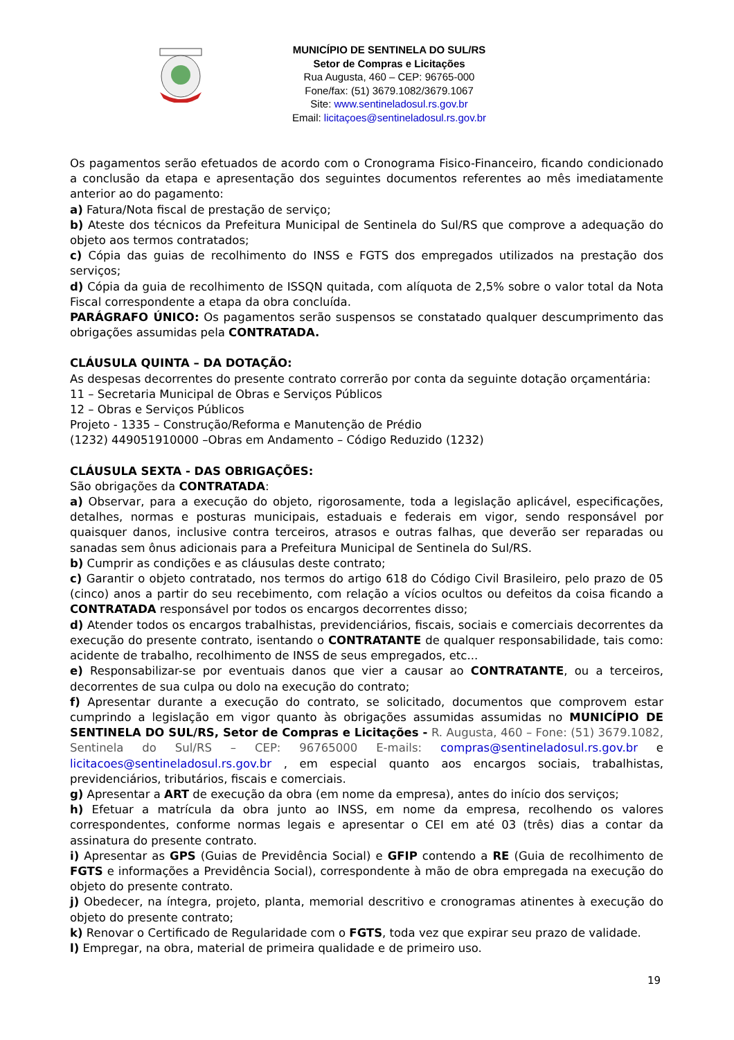MUNICÍPIO DE SENTINELA DO SUL/RS
Setor de Compras e Licitações
Rua Augusta, 460 – CEP: 96765-000
Fone/fax: (51) 3679.1082/3679.1067
Site: www.sentineladosul.rs.gov.br
Email: licitaçoes@sentineladosul.rs.gov.br
Os pagamentos serão efetuados de acordo com o Cronograma Fisico-Financeiro, ficando condicionado a conclusão da etapa e apresentação dos seguintes documentos referentes ao mês imediatamente anterior ao do pagamento:
a) Fatura/Nota fiscal de prestação de serviço;
b) Ateste dos técnicos da Prefeitura Municipal de Sentinela do Sul/RS que comprove a adequação do objeto aos termos contratados;
c) Cópia das guias de recolhimento do INSS e FGTS dos empregados utilizados na prestação dos serviços;
d) Cópia da guia de recolhimento de ISSQN quitada, com alíquota de 2,5% sobre o valor total da Nota Fiscal correspondente a etapa da obra concluída.
PARÁGRAFO ÚNICO: Os pagamentos serão suspensos se constatado qualquer descumprimento das obrigações assumidas pela CONTRATADA.
CLÁUSULA QUINTA – DA DOTAÇÃO:
As despesas decorrentes do presente contrato correrão por conta da seguinte dotação orçamentária:
11 – Secretaria Municipal de Obras e Serviços Públicos
12 – Obras e Serviços Públicos
Projeto - 1335 – Construção/Reforma e Manutenção de Prédio
(1232) 449051910000 –Obras em Andamento – Código Reduzido (1232)
CLÁUSULA SEXTA - DAS OBRIGAÇÕES:
São obrigações da CONTRATADA:
a) Observar, para a execução do objeto, rigorosamente, toda a legislação aplicável, especificações, detalhes, normas e posturas municipais, estaduais e federais em vigor, sendo responsável por quaisquer danos, inclusive contra terceiros, atrasos e outras falhas, que deverão ser reparadas ou sanadas sem ônus adicionais para a Prefeitura Municipal de Sentinela do Sul/RS.
b) Cumprir as condições e as cláusulas deste contrato;
c) Garantir o objeto contratado, nos termos do artigo 618 do Código Civil Brasileiro, pelo prazo de 05 (cinco) anos a partir do seu recebimento, com relação a vícios ocultos ou defeitos da coisa ficando a CONTRATADA responsável por todos os encargos decorrentes disso;
d) Atender todos os encargos trabalhistas, previdenciários, fiscais, sociais e comerciais decorrentes da execução do presente contrato, isentando o CONTRATANTE de qualquer responsabilidade, tais como: acidente de trabalho, recolhimento de INSS de seus empregados, etc...
e) Responsabilizar-se por eventuais danos que vier a causar ao CONTRATANTE, ou a terceiros, decorrentes de sua culpa ou dolo na execução do contrato;
f) Apresentar durante a execução do contrato, se solicitado, documentos que comprovem estar cumprindo a legislação em vigor quanto às obrigações assumidas assumidas no MUNICÍPIO DE SENTINELA DO SUL/RS, Setor de Compras e Licitações - R. Augusta, 460 – Fone: (51) 3679.1082, Sentinela do Sul/RS – CEP: 96765000 E-mails: compras@sentineladosul.rs.gov.br e licitacoes@sentineladosul.rs.gov.br , em especial quanto aos encargos sociais, trabalhistas, previdenciários, tributários, fiscais e comerciais.
g) Apresentar a ART de execução da obra (em nome da empresa), antes do início dos serviços;
h) Efetuar a matrícula da obra junto ao INSS, em nome da empresa, recolhendo os valores correspondentes, conforme normas legais e apresentar o CEI em até 03 (três) dias a contar da assinatura do presente contrato.
i) Apresentar as GPS (Guias de Previdência Social) e GFIP contendo a RE (Guia de recolhimento de FGTS e informações a Previdência Social), correspondente à mão de obra empregada na execução do objeto do presente contrato.
j) Obedecer, na íntegra, projeto, planta, memorial descritivo e cronogramas atinentes à execução do objeto do presente contrato;
k) Renovar o Certificado de Regularidade com o FGTS, toda vez que expirar seu prazo de validade.
l) Empregar, na obra, material de primeira qualidade e de primeiro uso.
19